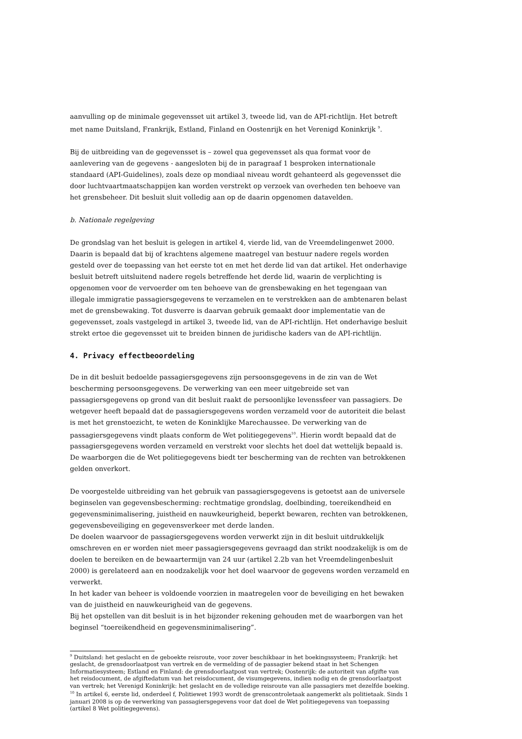aanvulling op de minimale gegevensset uit artikel 3, tweede lid, van de API-richtlijn. Het betreft met name Duitsland, Frankrijk, Estland, Finland en Oostenrijk en het Verenigd Koninkrijk <sup>9</sup>.
Bij de uitbreiding van de gegevensset is – zowel qua gegevensset als qua format voor de aanlevering van de gegevens - aangesloten bij de in paragraaf 1 besproken internationale standaard (API-Guidelines), zoals deze op mondiaal niveau wordt gehanteerd als gegevensset die door luchtvaartmaatschappijen kan worden verstrekt op verzoek van overheden ten behoeve van het grensbeheer. Dit besluit sluit volledig aan op de daarin opgenomen datavelden.
b. Nationale regelgeving
De grondslag van het besluit is gelegen in artikel 4, vierde lid, van de Vreemdelingenwet 2000. Daarin is bepaald dat bij of krachtens algemene maatregel van bestuur nadere regels worden gesteld over de toepassing van het eerste tot en met het derde lid van dat artikel. Het onderhavige besluit betreft uitsluitend nadere regels betreffende het derde lid, waarin de verplichting is opgenomen voor de vervoerder om ten behoeve van de grensbewaking en het tegengaan van illegale immigratie passagiersgegevens te verzamelen en te verstrekken aan de ambtenaren belast met de grensbewaking. Tot dusverre is daarvan gebruik gemaakt door implementatie van de gegevensset, zoals vastgelegd in artikel 3, tweede lid, van de API-richtlijn. Het onderhavige besluit strekt ertoe die gegevensset uit te breiden binnen de juridische kaders van de API-richtlijn.
4. Privacy effectbeoordeling
De in dit besluit bedoelde passagiersgegevens zijn persoonsgegevens in de zin van de Wet bescherming persoonsgegevens. De verwerking van een meer uitgebreide set van passagiersgegevens op grond van dit besluit raakt de persoonlijke levenssfeer van passagiers. De wetgever heeft bepaald dat de passagiersgegevens worden verzameld voor de autoriteit die belast is met het grenstoezicht, te weten de Koninklijke Marechaussee. De verwerking van de passagiersgegevens vindt plaats conform de Wet politiegegevens<sup>10</sup>. Hierin wordt bepaald dat de passagiersgegevens worden verzameld en verstrekt voor slechts het doel dat wettelijk bepaald is. De waarborgen die de Wet politiegegevens biedt ter bescherming van de rechten van betrokkenen gelden onverkort.
De voorgestelde uitbreiding van het gebruik van passagiersgegevens is getoetst aan de universele beginselen van gegevensbescherming: rechtmatige grondslag, doelbinding, toereikendheid en gegevensminimalisering, juistheid en nauwkeurigheid, beperkt bewaren, rechten van betrokkenen, gegevensbeveiliging en gegevensverkeer met derde landen.
De doelen waarvoor de passagiersgegevens worden verwerkt zijn in dit besluit uitdrukkelijk omschreven en er worden niet meer passagiersgegevens gevraagd dan strikt noodzakelijk is om de doelen te bereiken en de bewaartermijn van 24 uur (artikel 2.2b van het Vreemdelingenbesluit 2000) is gerelateerd aan en noodzakelijk voor het doel waarvoor de gegevens worden verzameld en verwerkt.
In het kader van beheer is voldoende voorzien in maatregelen voor de beveiliging en het bewaken van de juistheid en nauwkeurigheid van de gegevens.
Bij het opstellen van dit besluit is in het bijzonder rekening gehouden met de waarborgen van het beginsel “toereikendheid en gegevensminimalisering”.
<sup>9</sup> Duitsland: het geslacht en de geboekte reisroute, voor zover beschikbaar in het boekingssysteem; Frankrijk: het geslacht, de grensdoorlaatpost van vertrek en de vermelding of de passagier bekend staat in het Schengen Informatiesysteem; Estland en Finland: de grensdoorlaatpost van vertrek; Oostenrijk: de autoriteit van afgifte van het reisdocument, de afgiftedatum van het reisdocument, de visumgegevens, indien nodig en de grensdoorlaatpost van vertrek; het Verenigd Koninkrijk: het geslacht en de volledige reisroute van alle passagiers met dezelfde boeking.
<sup>10</sup> In artikel 6, eerste lid, onderdeel f, Politiewet 1993 wordt de grenscontroletaak aangemerkt als politietaak. Sinds 1 januari 2008 is op de verwerking van passagiersgegevens voor dat doel de Wet politiegegevens van toepassing (artikel 8 Wet politiegegevens).